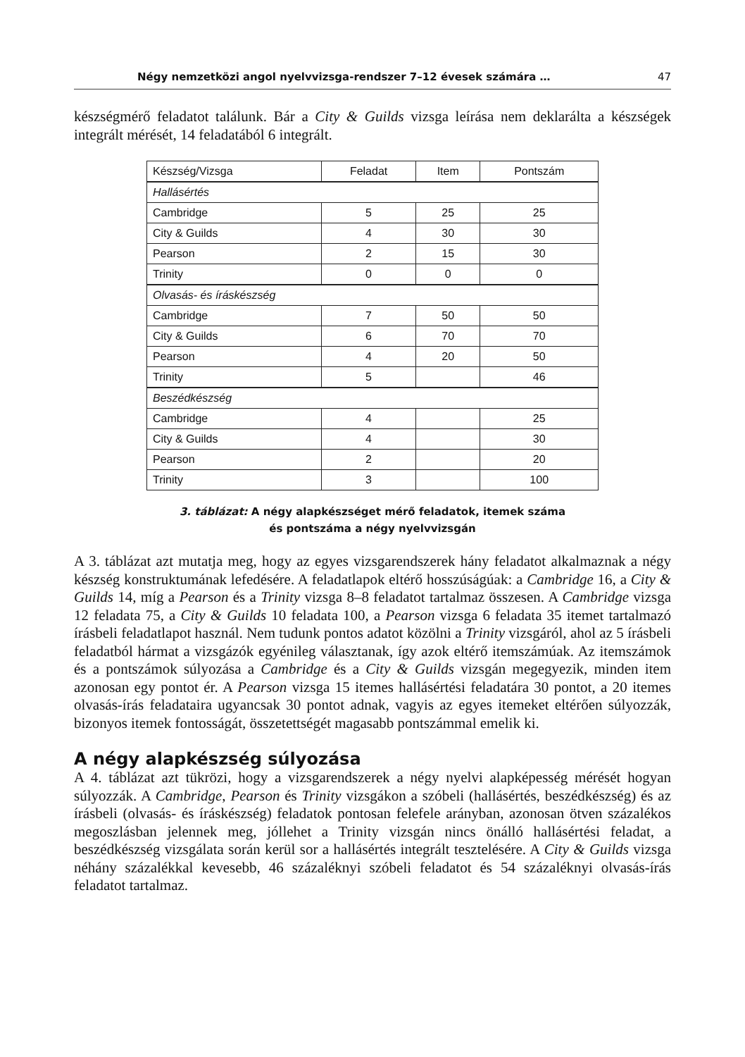Négy nemzetközi angol nyelvvizsga-rendszer 7–12 évesek számára … 47
készségmérő feladatot találunk. Bár a City & Guilds vizsga leírása nem deklarálta a készségek integrált mérését, 14 feladatából 6 integrált.
| Készség/Vizsga | Feladat | Item | Pontszám |
| --- | --- | --- | --- |
| Hallásértés | | | |
| Cambridge | 5 | 25 | 25 |
| City & Guilds | 4 | 30 | 30 |
| Pearson | 2 | 15 | 30 |
| Trinity | 0 | 0 | 0 |
| Olvasás- és íráskészség | | | |
| Cambridge | 7 | 50 | 50 |
| City & Guilds | 6 | 70 | 70 |
| Pearson | 4 | 20 | 50 |
| Trinity | 5 | | 46 |
| Beszédkészség | | | |
| Cambridge | 4 | | 25 |
| City & Guilds | 4 | | 30 |
| Pearson | 2 | | 20 |
| Trinity | 3 | | 100 |
3. táblázat: A négy alapkészséget mérő feladatok, itemek száma
és pontszáma a négy nyelvvizsgán
A 3. táblázat azt mutatja meg, hogy az egyes vizsgarendszerek hány feladatot alkalmaznak a négy készség konstruktumának lefedésére. A feladatlapok eltérő hosszúságúak: a Cambridge 16, a City & Guilds 14, míg a Pearson és a Trinity vizsga 8–8 feladatot tartalmaz összesen. A Cambridge vizsga 12 feladata 75, a City & Guilds 10 feladata 100, a Pearson vizsga 6 feladata 35 itemet tartalmazó írásbeli feladatlapot használ. Nem tudunk pontos adatot közölni a Trinity vizsgáról, ahol az 5 írásbeli feladatból hármat a vizsgázók egyénileg választanak, így azok eltérő itemszámúak. Az itemszámok és a pontszámok súlyozása a Cambridge és a City & Guilds vizsgán megegyezik, minden item azonosan egy pontot ér. A Pearson vizsga 15 itemes hallásértési feladatára 30 pontot, a 20 itemes olvasás-írás feladataira ugyancsak 30 pontot adnak, vagyis az egyes itemeket eltérően súlyozzák, bizonyos itemek fontosságát, összetettségét magasabb pontszámmal emelik ki.
A négy alapkészség súlyozása
A 4. táblázat azt tükrözi, hogy a vizsgarendszerek a négy nyelvi alapképesség mérését hogyan súlyozzák. A Cambridge, Pearson és Trinity vizsgákon a szóbeli (hallásértés, beszédkészség) és az írásbeli (olvasás- és íráskészség) feladatok pontosan felefele arányban, azonosan ötven százalékos megoszlásban jelennek meg, jóllehet a Trinity vizsgán nincs önálló hallásértési feladat, a beszédkészség vizsgálata során kerül sor a hallásértés integrált tesztelésére. A City & Guilds vizsga néhány százalékkal kevesebb, 46 százaléknyi szóbeli feladatot és 54 százaléknyi olvasás-írás feladatot tartalmaz.